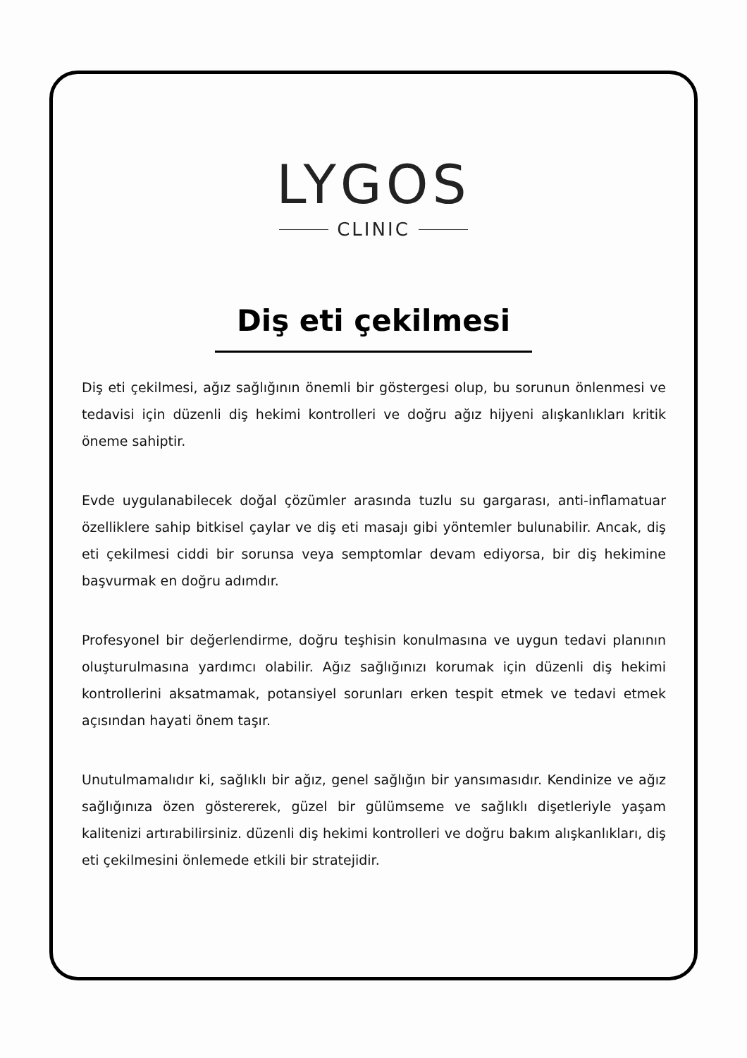LYGOS
CLINIC
Diş eti çekilmesi
Diş eti çekilmesi, ağız sağlığının önemli bir göstergesi olup, bu sorunun önlenmesi ve tedavisi için düzenli diş hekimi kontrolleri ve doğru ağız hijyeni alışkanlıkları kritik öneme sahiptir.
Evde uygulanabilecek doğal çözümler arasında tuzlu su gargarası, anti-inflamatuar özelliklere sahip bitkisel çaylar ve diş eti masajı gibi yöntemler bulunabilir. Ancak, diş eti çekilmesi ciddi bir sorunsa veya semptomlar devam ediyorsa, bir diş hekimine başvurmak en doğru adımdır.
Profesyonel bir değerlendirme, doğru teşhisin konulmasına ve uygun tedavi planının oluşturulmasına yardımcı olabilir. Ağız sağlığınızı korumak için düzenli diş hekimi kontrollerini aksatmamak, potansiyel sorunları erken tespit etmek ve tedavi etmek açısından hayati önem taşır.
Unutulmamalıdır ki, sağlıklı bir ağız, genel sağlığın bir yansımasıdır. Kendinize ve ağız sağlığınıza özen göstererek, güzel bir gülümseme ve sağlıklı dişetleriyle yaşam kalitenizi artırabilirsiniz. düzenli diş hekimi kontrolleri ve doğru bakım alışkanlıkları, diş eti çekilmesini önlemede etkili bir stratejidir.